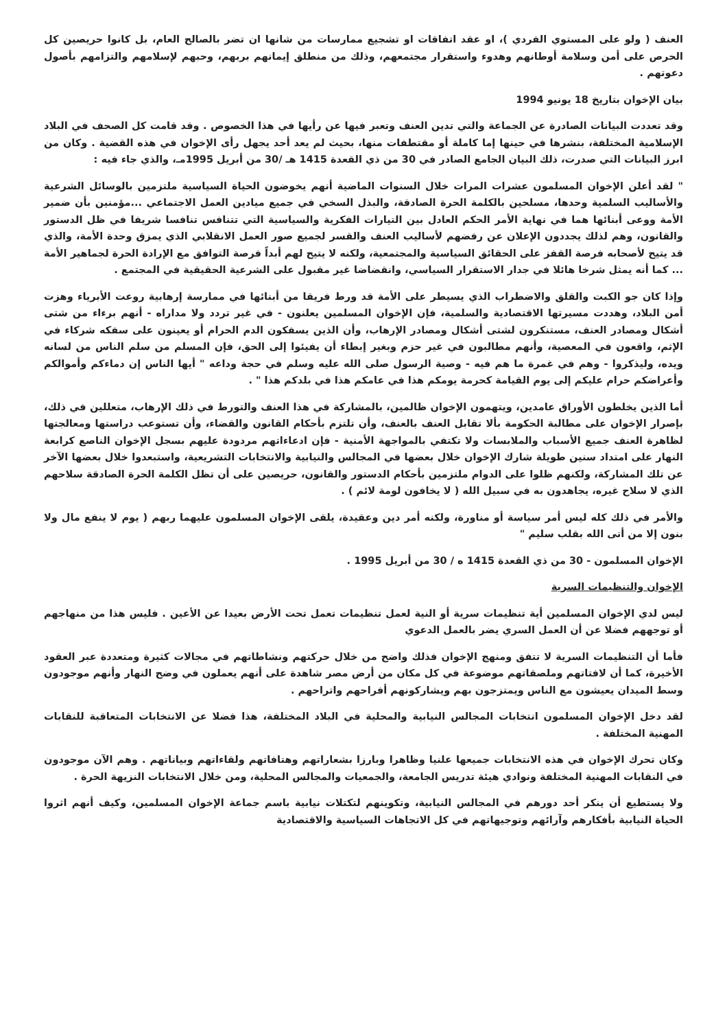العنف ( ولو على المستوي الفردي )، او عقد اتفاقات او تشجيع ممارسات من شانها ان تضر بالصالح العام، بل كانوا حريصين كل الحرص على أمن وسلامة أوطانهم وهدوء واستقرار مجتمعهم، وذلك من منطلق إيمانهم بربهم، وحبهم لإسلامهم والتزامهم بأصول دعوتهم .
بيان الإخوان بتاريخ 18 يونيو 1994
وقد تعددت البيانات الصادرة عن الجماعة والتي تدين العنف وتعبر فيها عن رأيها في هذا الخصوص . وقد قامت كل الصحف في البلاد الإسلامية المختلفة، بنشرها في حينها إما كاملة أو مقتطفات منها، بحيث لم يعد أحد يجهل رأى الإخوان في هذه القضية . وكان من ابرز البيانات التي صدرت، ذلك البيان الجامع الصادر في 30 من ذي القعدة 1415 هـ /30 من أبريل 1995مـ، والذي جاء فيه :
" لقد أعلن الإخوان المسلمون عشرات المرات خلال السنوات الماضية أنهم يخوضون الحياة السياسية ملتزمين بالوسائل الشرعية والأساليب السلمية وحدها، مسلحين بالكلمة الحرة الصادقة، والبذل السخي في جميع ميادين العمل الاجتماعي ...مؤمنين بأن ضمير الأمة ووعى أبنائها هما في نهاية الأمر الحكم العادل بين التيارات الفكرية والسياسية التي تتنافس تنافسا شريفا في ظل الدستور والقانون، وهم لذلك يجددون الإعلان عن رفضهم لأساليب العنف والقسر لجميع صور العمل الانقلابي الذي يمزق وحدة الأمة، والذي قد يتيح لأصحابه فرصة القفز على الحقائق السياسية والمجتمعية، ولكنه لا يتيح لهم أبداً فرصة التوافق مع الإرادة الحرة لجماهير الأمة ... كما أنه يمثل شرخا هائلا في جدار الاستقرار السياسي، وانقضاضا غير مقبول على الشرعية الحقيقية في المجتمع .
وإذا كان جو الكبت والقلق والاضطراب الذي يسيطر على الأمة قد ورط فريقا من أبنائها في ممارسة إرهابية روعت الأبرياء وهزت أمن البلاد، وهددت مسيرتها الاقتصادية والسلمية، فإن الإخوان المسلمين يعلنون - في غير تردد ولا مداراه - أنهم برءاء من شتى أشكال ومصادر العنف، مستنكرون لشتى أشكال ومصادر الإرهاب، وأن الذين يسفكون الدم الحرام أو يعينون على سفكه شركاء في الإثم، واقعون في المعصية، وأنهم مطالبون في غير حزم وبغير إبطاء أن يفيئوا إلى الحق، فإن المسلم من سلم الناس من لسانه ويده، وليذكروا - وهم في غمرة ما هم فيه - وصية الرسول صلى الله عليه وسلم في حجة وداعه " أيها الناس إن دماءكم وأموالكم وأعراضكم حرام عليكم إلى يوم القيامة كحرمة يومكم هذا في عامكم هذا في بلدكم هذا " .
أما الذين يخلطون الأوراق عامدين، ويتهمون الإخوان ظالمين، بالمشاركة في هذا العنف والتورط في ذلك الإرهاب، متعللين في ذلك، بإصرار الإخوان على مطالبة الحكومة بألا تقابل العنف بالعنف، وأن تلتزم بأحكام القانون والقضاء، وأن تستوعب دراستها ومعالجتها لظاهرة العنف جميع الأسباب والملابسات ولا تكتفي بالمواجهة الأمنية - فإن ادعاءاتهم مردودة عليهم بسجل الإخوان الناصع كرابعة النهار على امتداد سنين طويلة شارك الإخوان خلال بعضها في المجالس والنيابية والانتخابات التشريعية، واستبعدوا خلال بعضها الآخر عن تلك المشاركة، ولكنهم ظلوا على الدوام ملتزمين بأحكام الدستور والقانون، حريصين على أن تظل الكلمة الحرة الصادقة سلاحهم الذي لا سلاح غيره، يجاهدون به في سبيل الله ( لا يخافون لومة لائم ) .
والأمر في ذلك كله ليس أمر سياسة أو مناورة، ولكنه أمر دين وعقيدة، يلقى الإخوان المسلمون عليهما ربهم ( يوم لا ينفع مال ولا بنون إلا من أتى الله بقلب سليم "
الإخوان المسلمون - 30 من ذي القعدة 1415 ه / 30 من أبريل 1995 .
الإخوان والتنظيمات السرية
ليس لدي الإخوان المسلمين أية تنظيمات سرية أو النية لعمل تنظيمات تعمل تحت الأرض بعيدا عن الأعين . فليس هذا من منهاجهم أو توجههم فضلا عن أن العمل السري يضر بالعمل الدعوي
فأما أن التنظيمات السرية لا تتفق ومنهج الإخوان فذلك واضح من خلال حركتهم ونشاطاتهم في مجالات كثيرة ومتعددة عبر العقود الأخيرة، كما أن لافتاتهم وملصقاتهم موضوعة في كل مكان من أرض مصر شاهدة على أنهم يعملون في وضح النهار وأنهم موجودون وسط الميدان يعيشون مع الناس ويمتزجون بهم ويشاركونهم أفراحهم واتراحهم .
لقد دخل الإخوان المسلمون انتخابات المجالس النيابية والمحلية في البلاد المختلفة، هذا فضلا عن الانتخابات المتعاقبة للنقابات المهنية المختلفة .
وكان تحرك الإخوان في هذه الانتخابات جميعها علنيا وظاهرا وبارزا بشعاراتهم وهتافاتهم ولقاءاتهم وبياناتهم . وهم الآن موجودون في النقابات المهنية المختلفة ونوادي هيئة تدريس الجامعة، والجمعيات والمجالس المحلية، ومن خلال الانتخابات النزيهة الحرة .
ولا يستطيع أن ينكر أحد دورهم في المجالس النيابية، وتكوينهم لتكتلات نيابية باسم جماعة الإخوان المسلمين، وكيف أنهم اثروا الحياة النيابية بأفكارهم وآرائهم وتوجيهاتهم في كل الاتجاهات السياسية والاقتصادية